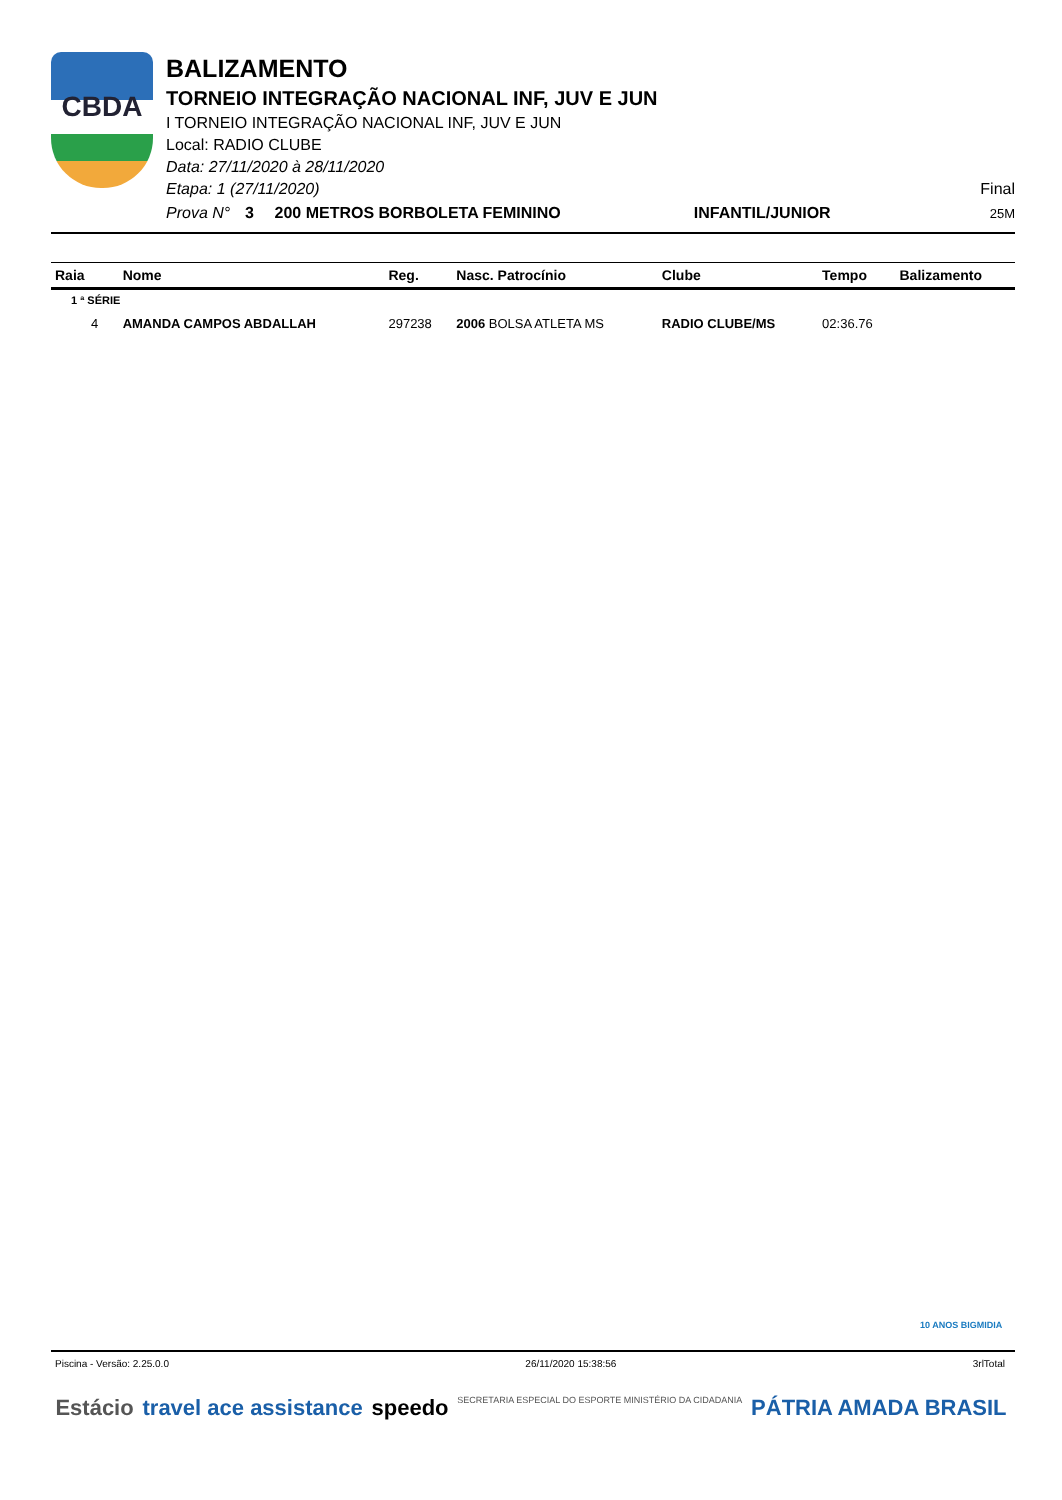CBDA
BALIZAMENTO
TORNEIO INTEGRAÇÃO NACIONAL INF, JUV E JUN
I TORNEIO INTEGRAÇÃO NACIONAL INF, JUV E JUN
Local: RADIO CLUBE
Data: 27/11/2020 à 28/11/2020
Etapa: 1 (27/11/2020) Final
Prova N° 3 200 METROS BORBOLETA FEMININO INFANTIL/JUNIOR 25M
| Raia | Nome | Reg. | Nasc. Patrocínio | Clube | Tempo | Balizamento |
| --- | --- | --- | --- | --- | --- | --- |
| 1 ª SÉRIE | | | | | | |
| 4 | AMANDA CAMPOS ABDALLAH | 297238 | 2006 BOLSA ATLETA MS | RADIO CLUBE/MS | 02:36.76 | |
10 ANOS BIGMIDIA
Piscina - Versão: 2.25.0.0 26/11/2020 15:38:56 3rlTotal
Estácio travel ace assistance speedo SECRETARIA ESPECIAL DO ESPORTE MINISTÉRIO DA CIDADANIA PÁTRIA AMADA BRASIL